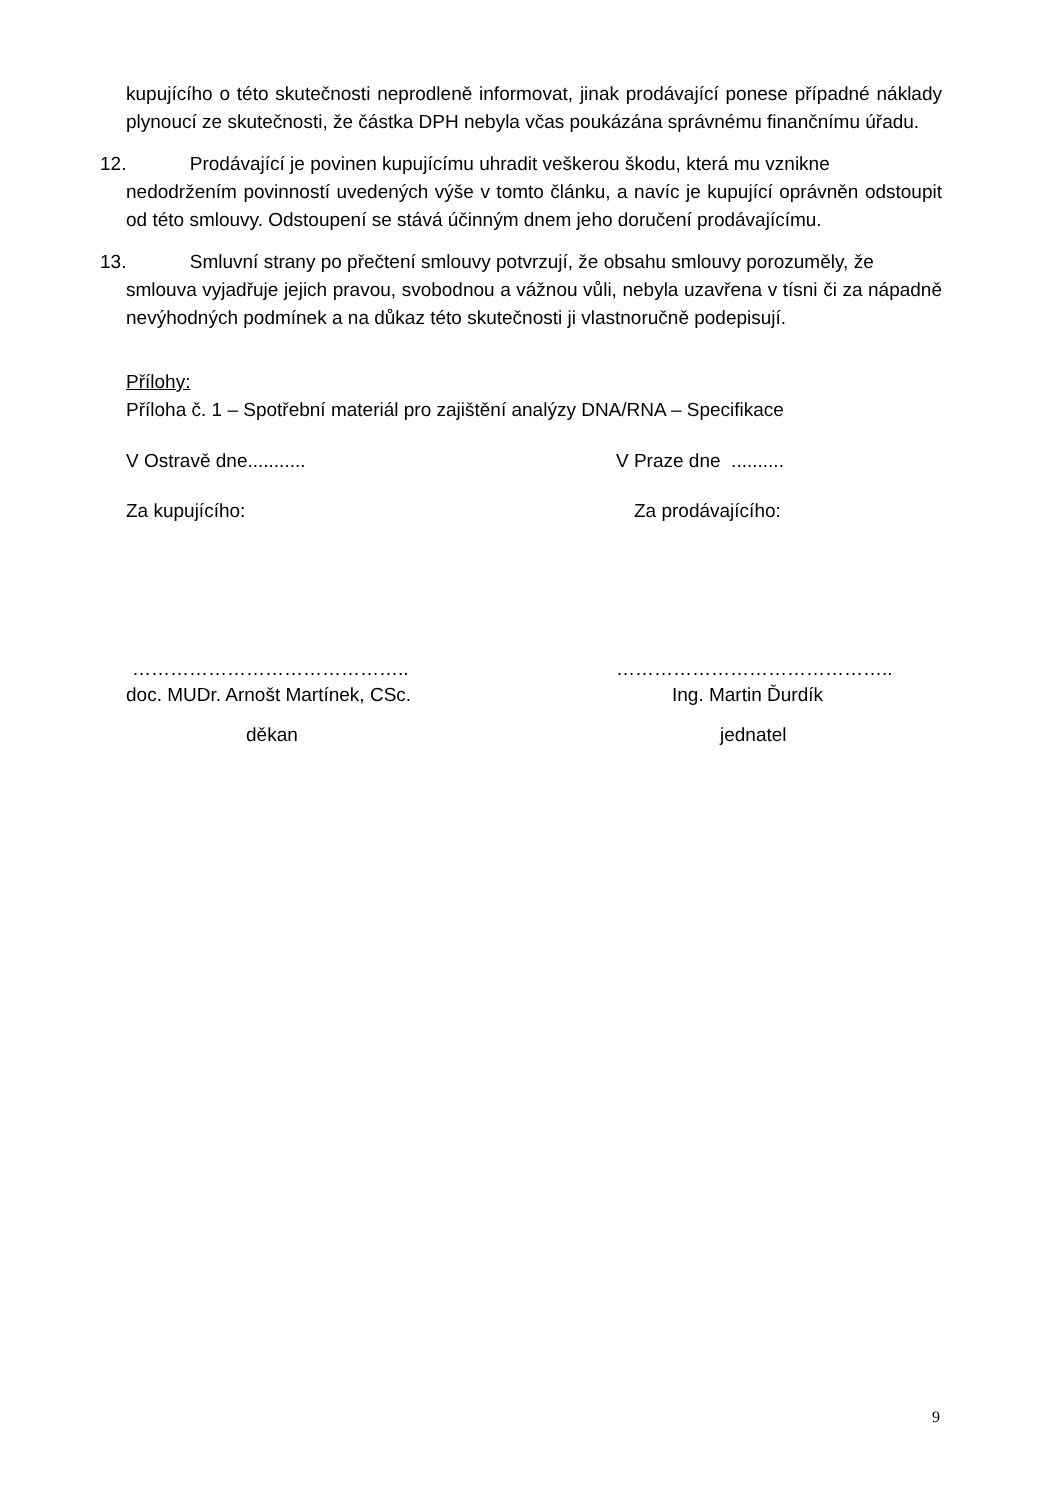kupujícího o této skutečnosti neprodleně informovat, jinak prodávající ponese případné náklady plynoucí ze skutečnosti, že částka DPH nebyla včas poukázána správnému finančnímu úřadu.
12. Prodávající je povinen kupujícímu uhradit veškerou škodu, která mu vznikne
nedodržením povinností uvedených výše v tomto článku, a navíc je kupující oprávněn odstoupit od této smlouvy. Odstoupení se stává účinným dnem jeho doručení prodávajícímu.
13. Smluvní strany po přečtení smlouvy potvrzují, že obsahu smlouvy porozuměly, že
smlouva vyjadřuje jejich pravou, svobodnou a vážnou vůli, nebyla uzavřena v tísni či za nápadně nevýhodných podmínek a na důkaz této skutečnosti ji vlastnoručně podepisují.
Přílohy:
Příloha č. 1 – Spotřební materiál pro zajištění analýzy DNA/RNA – Specifikace
V Ostravě dne........... V Praze dne ..........
Za kupujícího: Za prodávajícího:
…………………………………….. ……………………………………..
doc. MUDr. Arnošt Martínek, CSc. Ing. Martin Ďurdík
děkan jednatel
9